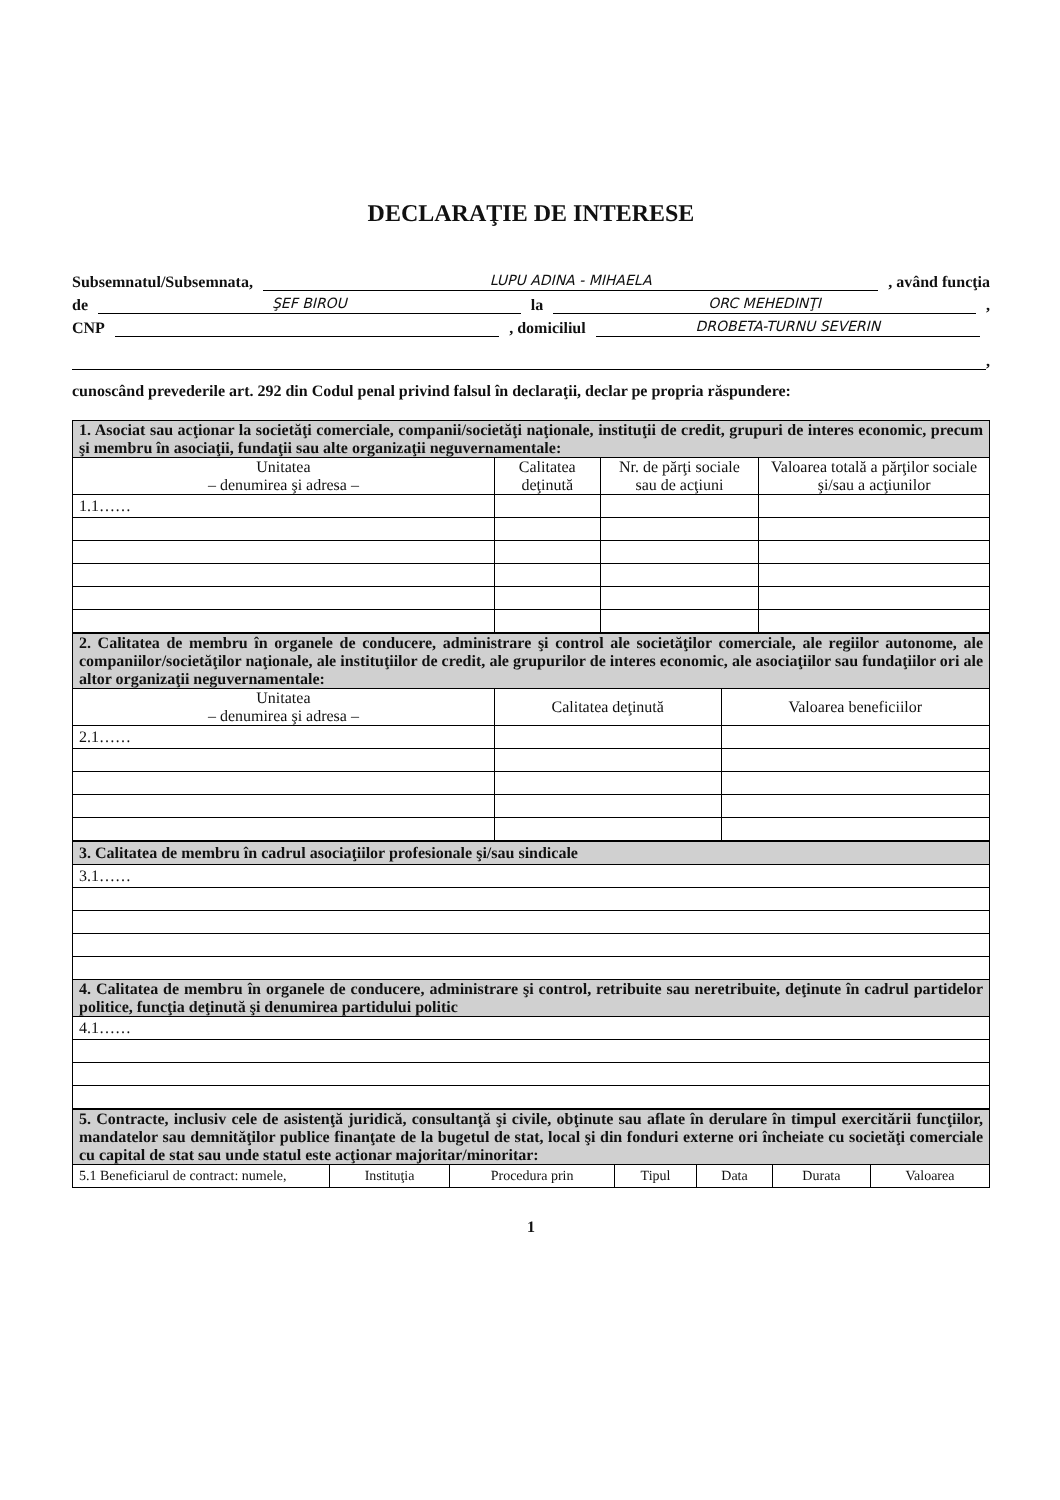DECLARAŢIE DE INTERESE
Subsemnatul/Subsemnata, LUPU ADINA - MIHAELA , având funcţia
de ŞEF BIROU la ORC MEHEDINŢI ,
CNP , domiciliul DROBETA-TURNU SEVERIN
,
cunoscând prevederile art. 292 din Codul penal privind falsul în declaraţii, declar pe propria răspundere:
| 1. Asociat sau acţionar la societăţi comerciale, companii/societăţi naţionale, instituţii de credit, grupuri de interes economic, precum şi membru în asociaţii, fundaţii sau alte organizaţii neguvernamentale: | | | |
| Unitatea – denumirea şi adresa – | Calitatea deţinută | Nr. de părţi sociale sau de acţiuni | Valoarea totală a părţilor sociale şi/sau a acţiunilor |
| 1.1…… | | | |
| 2. Calitatea de membru în organele de conducere, administrare şi control ale societăţilor comerciale, ale regiilor autonome, ale companiilor/societăţilor naţionale, ale instituţiilor de credit, ale grupurilor de interes economic, ale asociaţiilor sau fundaţiilor ori ale altor organizaţii neguvernamentale: | | |
| Unitatea – denumirea şi adresa – | Calitatea deţinută | Valoarea beneficiilor |
| 2.1…… | | |
| 3. Calitatea de membru în cadrul asociaţiilor profesionale şi/sau sindicale |
| 3.1…… |
| 4. Calitatea de membru în organele de conducere, administrare şi control, retribuite sau neretribuite, deţinute în cadrul partidelor politice, funcţia deţinută şi denumirea partidului politic |
| 4.1…… |
| 5. Contracte, inclusiv cele de asistenţă juridică, consultanţă şi civile, obţinute sau aflate în derulare în timpul exercitării funcţiilor, mandatelor sau demnităţilor publice finanţate de la bugetul de stat, local şi din fonduri externe ori încheiate cu societăţi comerciale cu capital de stat sau unde statul este acţionar majoritar/minoritar: | | | | | | |
| 5.1 Beneficiarul de contract: numele, | Instituţia | Procedura prin | Tipul | Data | Durata | Valoarea |
1